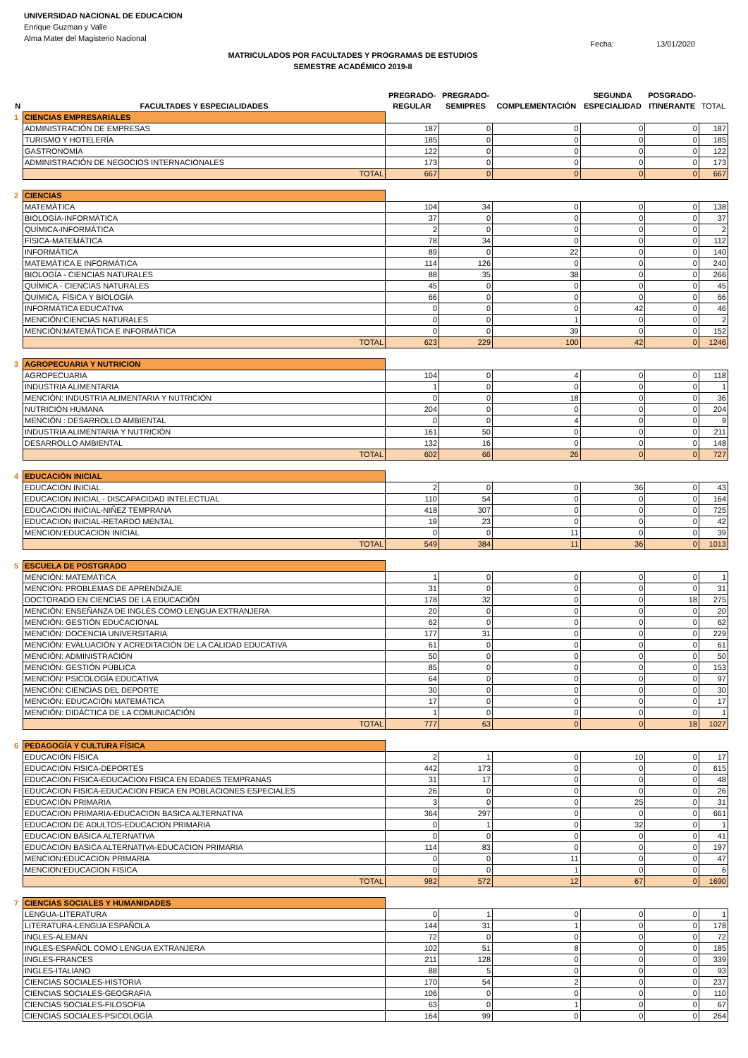UNIVERSIDAD NACIONAL DE EDUCACION
Enrique Guzman y Valle
Alma Mater del Magisterio Nacional
Fecha: 13/01/2020
MATRICULADOS POR FACULTADES Y PROGRAMAS DE ESTUDIOS
SEMESTRE ACADÉMICO 2019-II
| N | FACULTADES Y ESPECIALIDADES | PREGRADO- REGULAR | PREGRADO- SEMIPRES | COMPLEMENTACIÓN | SEGUNDA ESPECIALIDAD | POSGRADO- ITINERANTE | TOTAL |
| --- | --- | --- | --- | --- | --- | --- | --- |
| 1 | CIENCIAS EMPRESARIALES | | | | | | |
| | ADMINISTRACIÓN DE EMPRESAS | 187 | 0 | 0 | 0 | 0 | 187 |
| | TURISMO Y HOTELERÍA | 185 | 0 | 0 | 0 | 0 | 185 |
| | GASTRONOMÍA | 122 | 0 | 0 | 0 | 0 | 122 |
| | ADMINISTRACIÓN DE NEGOCIOS INTERNACIONALES | 173 | 0 | 0 | 0 | 0 | 173 |
| | TOTAL | 667 | 0 | 0 | 0 | 0 | 667 |
| 2 | CIENCIAS | | | | | | |
| | MATEMÁTICA | 104 | 34 | 0 | 0 | 0 | 138 |
| | BIOLOGÍA-INFORMÁTICA | 37 | 0 | 0 | 0 | 0 | 37 |
| | QUÍMICA-INFORMÁTICA | 2 | 0 | 0 | 0 | 0 | 2 |
| | FÍSICA-MATEMÁTICA | 78 | 34 | 0 | 0 | 0 | 112 |
| | INFORMÁTICA | 89 | 0 | 22 | 0 | 0 | 140 |
| | MATEMÁTICA E INFORMÁTICA | 114 | 126 | 0 | 0 | 0 | 240 |
| | BIOLOGÍA - CIENCIAS NATURALES | 88 | 35 | 38 | 0 | 0 | 266 |
| | QUÍMICA - CIENCIAS NATURALES | 45 | 0 | 0 | 0 | 0 | 45 |
| | QUÍMICA, FÍSICA Y BIOLOGÍA | 66 | 0 | 0 | 0 | 0 | 66 |
| | INFORMÁTICA EDUCATIVA | 0 | 0 | 0 | 42 | 0 | 46 |
| | MENCIÓN:CIENCIAS NATURALES | 0 | 0 | 1 | 0 | 0 | 2 |
| | MENCIÓN:MATEMÁTICA E INFORMÁTICA | 0 | 0 | 39 | 0 | 0 | 152 |
| | TOTAL | 623 | 229 | 100 | 42 | 0 | 1246 |
| 3 | AGROPECUARIA Y NUTRICION | | | | | | |
| | AGROPECUARIA | 104 | 0 | 4 | 0 | 0 | 118 |
| | INDUSTRIA ALIMENTARIA | 1 | 0 | 0 | 0 | 0 | 1 |
| | MENCIÓN: INDUSTRIA ALIMENTARIA Y NUTRICIÓN | 0 | 0 | 18 | 0 | 0 | 36 |
| | NUTRICIÓN HUMANA | 204 | 0 | 0 | 0 | 0 | 204 |
| | MENCIÓN : DESARROLLO AMBIENTAL | 0 | 0 | 4 | 0 | 0 | 9 |
| | INDUSTRIA ALIMENTARIA Y NUTRICIÓN | 161 | 50 | 0 | 0 | 0 | 211 |
| | DESARROLLO AMBIENTAL | 132 | 16 | 0 | 0 | 0 | 148 |
| | TOTAL | 602 | 66 | 26 | 0 | 0 | 727 |
| 4 | EDUCACIÓN INICIAL | | | | | | |
| | EDUCACION INICIAL | 2 | 0 | 0 | 36 | 0 | 43 |
| | EDUCACION INICIAL - DISCAPACIDAD INTELECTUAL | 110 | 54 | 0 | 0 | 0 | 164 |
| | EDUCACION INICIAL-NIÑEZ TEMPRANA | 418 | 307 | 0 | 0 | 0 | 725 |
| | EDUCACION INICIAL-RETARDO MENTAL | 19 | 23 | 0 | 0 | 0 | 42 |
| | MENCION:EDUCACION INICIAL | 0 | 0 | 11 | 0 | 0 | 39 |
| | TOTAL | 549 | 384 | 11 | 36 | 0 | 1013 |
| 5 | ESCUELA DE POSTGRADO | | | | | | |
| | MENCIÓN: MATEMÁTICA | 1 | 0 | 0 | 0 | 0 | 1 |
| | MENCIÓN: PROBLEMAS DE APRENDIZAJE | 31 | 0 | 0 | 0 | 0 | 31 |
| | DOCTORADO EN CIENCIAS DE LA EDUCACIÓN | 178 | 32 | 0 | 0 | 18 | 275 |
| | MENCIÓN: ENSEÑANZA DE INGLÉS COMO LENGUA EXTRANJERA | 20 | 0 | 0 | 0 | 0 | 20 |
| | MENCIÓN: GESTIÓN EDUCACIONAL | 62 | 0 | 0 | 0 | 0 | 62 |
| | MENCIÓN: DOCENCIA UNIVERSITARIA | 177 | 31 | 0 | 0 | 0 | 229 |
| | MENCIÓN: EVALUACIÓN Y ACREDITACIÓN DE LA CALIDAD EDUCATIVA | 61 | 0 | 0 | 0 | 0 | 61 |
| | MENCIÓN: ADMINISTRACIÓN | 50 | 0 | 0 | 0 | 0 | 50 |
| | MENCIÓN: GESTIÓN PÚBLICA | 85 | 0 | 0 | 0 | 0 | 153 |
| | MENCIÓN: PSICOLOGÍA EDUCATIVA | 64 | 0 | 0 | 0 | 0 | 97 |
| | MENCIÓN: CIENCIAS DEL DEPORTE | 30 | 0 | 0 | 0 | 0 | 30 |
| | MENCIÓN: EDUCACIÓN MATEMÁTICA | 17 | 0 | 0 | 0 | 0 | 17 |
| | MENCIÓN: DIDÁCTICA DE LA COMUNICACIÓN | 1 | 0 | 0 | 0 | 0 | 1 |
| | TOTAL | 777 | 63 | 0 | 0 | 18 | 1027 |
| 6 | PEDAGOGÍA Y CULTURA FÍSICA | | | | | | |
| | EDUCACIÓN FÍSICA | 2 | 1 | 0 | 10 | 0 | 17 |
| | EDUCACION FISICA-DEPORTES | 442 | 173 | 0 | 0 | 0 | 615 |
| | EDUCACION FISICA-EDUCACION FISICA EN EDADES TEMPRANAS | 31 | 17 | 0 | 0 | 0 | 48 |
| | EDUCACION FISICA-EDUCACION FISICA EN POBLACIONES ESPECIALES | 26 | 0 | 0 | 0 | 0 | 26 |
| | EDUCACIÓN PRIMARIA | 3 | 0 | 0 | 25 | 0 | 31 |
| | EDUCACION PRIMARIA-EDUCACION BASICA ALTERNATIVA | 364 | 297 | 0 | 0 | 0 | 661 |
| | EDUCACION DE ADULTOS-EDUCACION PRIMARIA | 0 | 1 | 0 | 32 | 0 | 1 |
| | EDUCACION BASICA ALTERNATIVA | 0 | 0 | 0 | 0 | 0 | 41 |
| | EDUCACION BASICA ALTERNATIVA-EDUCACION PRIMARIA | 114 | 83 | 0 | 0 | 0 | 197 |
| | MENCION:EDUCACION PRIMARIA | 0 | 0 | 11 | 0 | 0 | 47 |
| | MENCION:EDUCACION FISICA | 0 | 0 | 1 | 0 | 0 | 6 |
| | TOTAL | 982 | 572 | 12 | 67 | 0 | 1690 |
| 7 | CIENCIAS SOCIALES Y HUMANIDADES | | | | | | |
| | LENGUA-LITERATURA | 0 | 1 | 0 | 0 | 0 | 1 |
| | LITERATURA-LENGUA ESPAÑOLA | 144 | 31 | 1 | 0 | 0 | 178 |
| | INGLES-ALEMAN | 72 | 0 | 0 | 0 | 0 | 72 |
| | INGLES-ESPAÑOL COMO LENGUA EXTRANJERA | 102 | 51 | 8 | 0 | 0 | 185 |
| | INGLES-FRANCES | 211 | 128 | 0 | 0 | 0 | 339 |
| | INGLES-ITALIANO | 88 | 5 | 0 | 0 | 0 | 93 |
| | CIENCIAS SOCIALES-HISTORIA | 170 | 54 | 2 | 0 | 0 | 237 |
| | CIENCIAS SOCIALES-GEOGRAFIA | 106 | 0 | 0 | 0 | 0 | 110 |
| | CIENCIAS SOCIALES-FILOSOFIA | 63 | 0 | 1 | 0 | 0 | 67 |
| | CIENCIAS SOCIALES-PSICOLOGÍA | 164 | 99 | 0 | 0 | 0 | 264 |